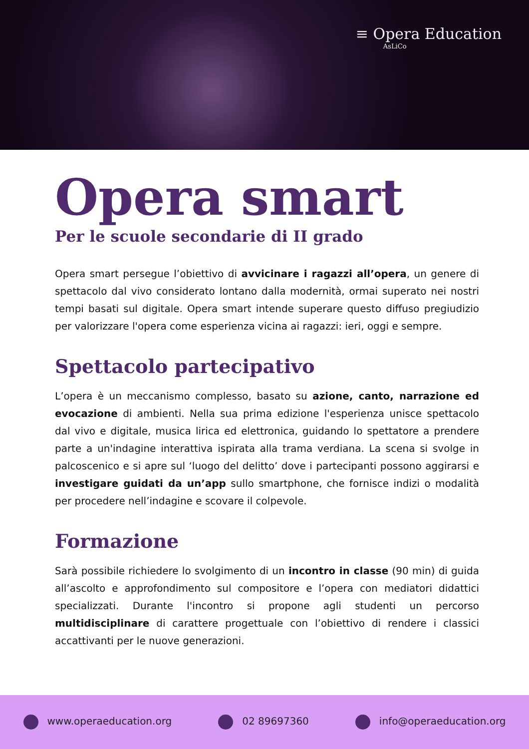≡ Opera Education
AsLiCo
Opera smart
Per le scuole secondarie di II grado
Opera smart persegue l’obiettivo di avvicinare i ragazzi all’opera, un genere di spettacolo dal vivo considerato lontano dalla modernità, ormai superato nei nostri tempi basati sul digitale. Opera smart intende superare questo diffuso pregiudizio per valorizzare l'opera come esperienza vicina ai ragazzi: ieri, oggi e sempre.
Spettacolo partecipativo
L’opera è un meccanismo complesso, basato su azione, canto, narrazione ed evocazione di ambienti. Nella sua prima edizione l'esperienza unisce spettacolo dal vivo e digitale, musica lirica ed elettronica, guidando lo spettatore a prendere parte a un'indagine interattiva ispirata alla trama verdiana. La scena si svolge in palcoscenico e si apre sul ‘luogo del delitto’ dove i partecipanti possono aggirarsi e investigare guidati da un’app sullo smartphone, che fornisce indizi o modalità per procedere nell’indagine e scovare il colpevole.
Formazione
Sarà possibile richiedere lo svolgimento di un incontro in classe (90 min) di guida all’ascolto e approfondimento sul compositore e l’opera con mediatori didattici specializzati. Durante l'incontro si propone agli studenti un percorso multidisciplinare di carattere progettuale con l’obiettivo di rendere i classici accattivanti per le nuove generazioni.
www.operaeducation.org 02 89697360 info@operaeducation.org